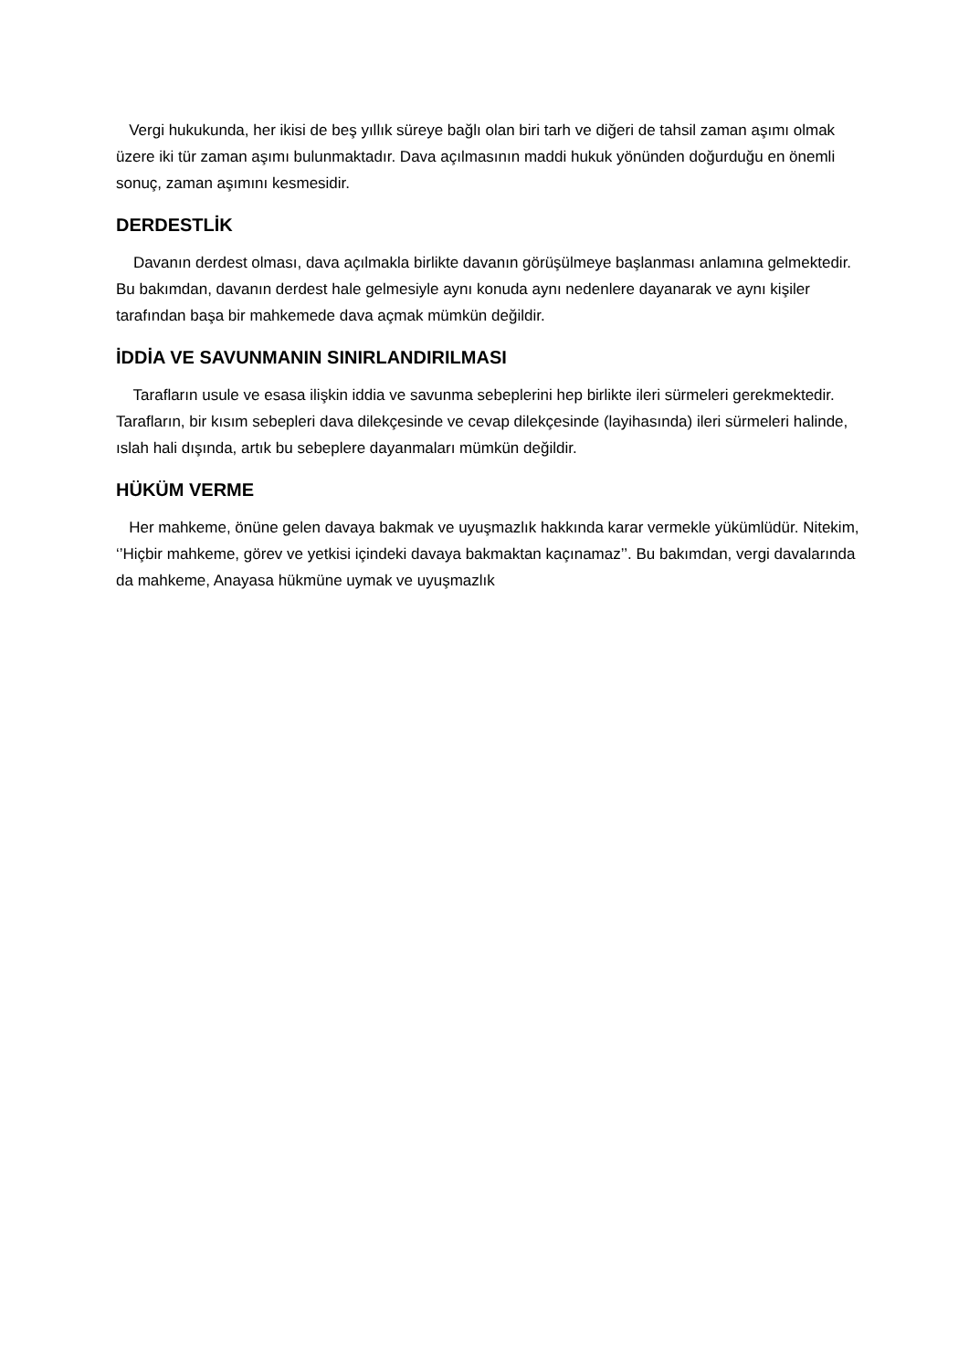Vergi hukukunda, her ikisi de beş yıllık süreye bağlı olan biri tarh ve diğeri de tahsil zaman aşımı olmak üzere iki tür zaman aşımı bulunmaktadır. Dava açılmasının maddi hukuk yönünden doğurduğu en önemli sonuç, zaman aşımını kesmesidir.
DERDESTLİK
Davanın derdest olması, dava açılmakla birlikte davanın görüşülmeye başlanması anlamına gelmektedir. Bu bakımdan, davanın derdest hale gelmesiyle aynı konuda aynı nedenlere dayanarak ve aynı kişiler tarafından başa bir mahkemede dava açmak mümkün değildir.
İDDİA VE SAVUNMANIN SINIRLANDIRILMASI
Tarafların usule ve esasa ilişkin iddia ve savunma sebeplerini hep birlikte ileri sürmeleri gerekmektedir. Tarafların, bir kısım sebepleri dava dilekçesinde ve cevap dilekçesinde (layihasında) ileri sürmeleri halinde, ıslah hali dışında, artık bu sebeplere dayanmaları mümkün değildir.
HÜKÜM VERME
Her mahkeme, önüne gelen davaya bakmak ve uyuşmazlık hakkında karar vermekle yükümlüdür. Nitekim, ‘’Hiçbir mahkeme, görev ve yetkisi içindeki davaya bakmaktan kaçınamaz’’. Bu bakımdan, vergi davalarında da mahkeme, Anayasa hükmüne uymak ve uyuşmazlık